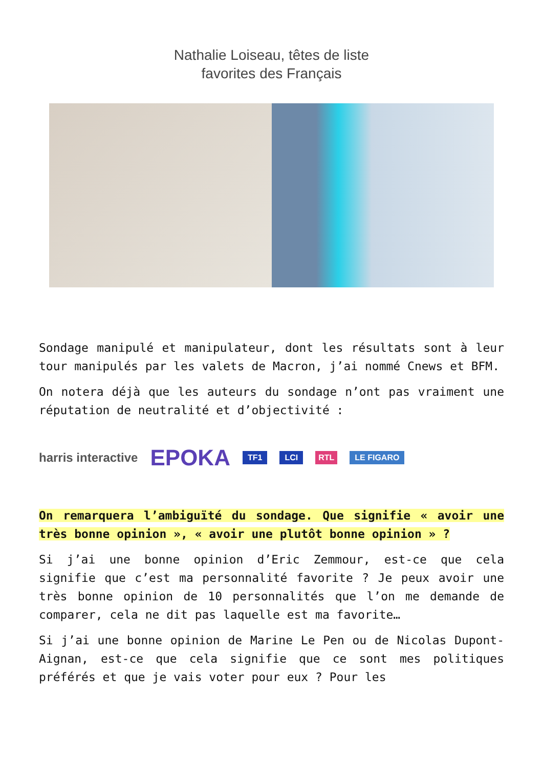Nathalie Loiseau, têtes de liste
favorites des Français
Sondage manipulé et manipulateur, dont les résultats sont à leur tour manipulés par les valets de Macron, j’ai nommé Cnews et BFM.
On notera déjà que les auteurs du sondage n’ont pas vraiment une réputation de neutralité et d’objectivité :
harris interactive EPOKA TF1 LCI RTL LE FIGARO
On remarquera l’ambiguïté du sondage. Que signifie « avoir une très bonne opinion », « avoir une plutôt bonne opinion » ?
Si j’ai une bonne opinion d’Eric Zemmour, est-ce que cela signifie que c’est ma personnalité favorite ? Je peux avoir une très bonne opinion de 10 personnalités que l’on me demande de comparer, cela ne dit pas laquelle est ma favorite…
Si j’ai une bonne opinion de Marine Le Pen ou de Nicolas Dupont-Aignan, est-ce que cela signifie que ce sont mes politiques préférés et que je vais voter pour eux ? Pour les